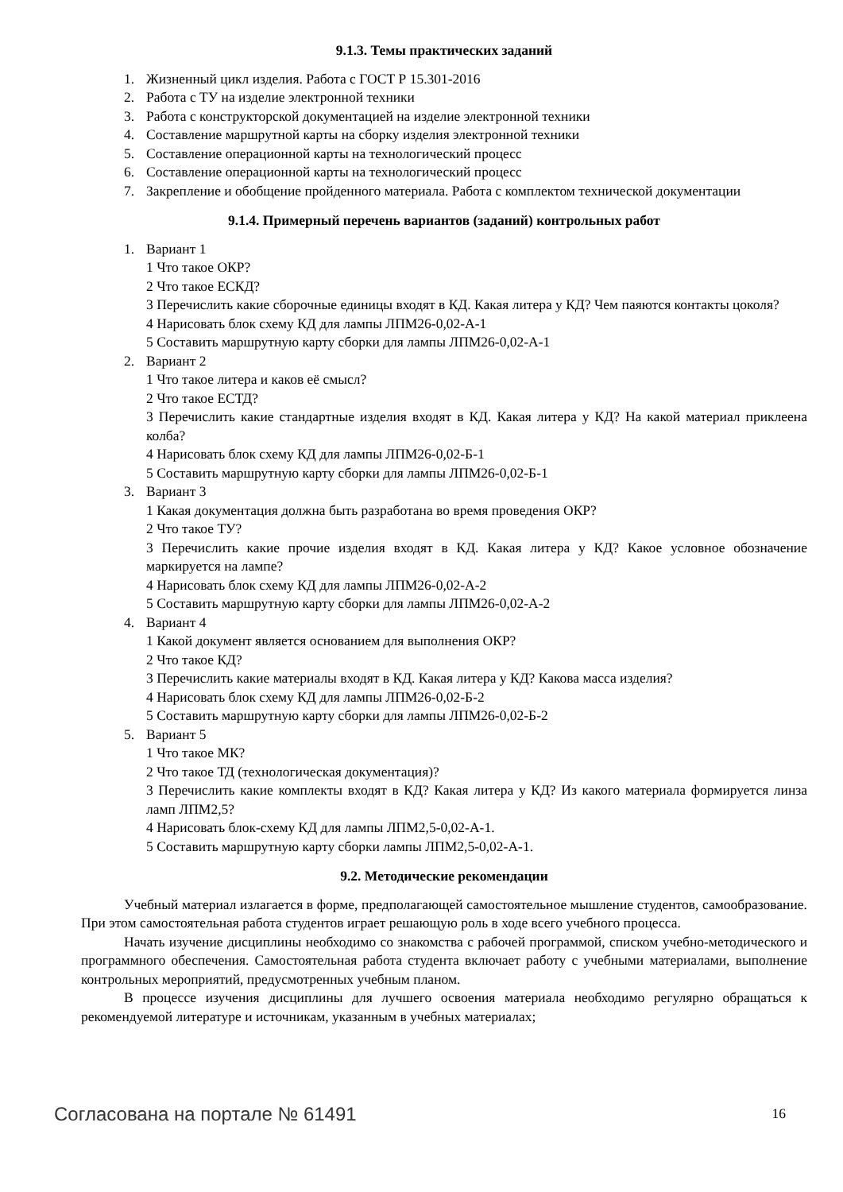9.1.3. Темы практических заданий
1. Жизненный цикл изделия. Работа с ГОСТ Р 15.301-2016
2. Работа с ТУ на изделие электронной техники
3. Работа с конструкторской документацией на изделие электронной техники
4. Составление маршрутной карты на сборку изделия электронной техники
5. Составление операционной карты на технологический процесс
6. Составление операционной карты на технологический процесс
7. Закрепление и обобщение пройденного материала. Работа с комплектом технической документации
9.1.4. Примерный перечень вариантов (заданий) контрольных работ
1. Вариант 1
1 Что такое ОКР?
2 Что такое ЕСКД?
3 Перечислить какие сборочные единицы входят в КД. Какая литера у КД? Чем паяются контакты цоколя?
4 Нарисовать блок схему КД для лампы ЛПМ26-0,02-А-1
5 Составить маршрутную карту сборки для лампы ЛПМ26-0,02-А-1
2. Вариант 2
1 Что такое литера и каков её смысл?
2 Что такое ЕСТД?
3 Перечислить какие стандартные изделия входят в КД. Какая литера у КД? На какой материал приклеена колба?
4 Нарисовать блок схему КД для лампы ЛПМ26-0,02-Б-1
5 Составить маршрутную карту сборки для лампы ЛПМ26-0,02-Б-1
3. Вариант 3
1 Какая документация должна быть разработана во время проведения ОКР?
2 Что такое ТУ?
3 Перечислить какие прочие изделия входят в КД. Какая литера у КД? Какое условное обозначение маркируется на лампе?
4 Нарисовать блок схему КД для лампы ЛПМ26-0,02-А-2
5 Составить маршрутную карту сборки для лампы ЛПМ26-0,02-А-2
4. Вариант 4
1 Какой документ является основанием для выполнения ОКР?
2 Что такое КД?
3 Перечислить какие материалы входят в КД. Какая литера у КД? Какова масса изделия?
4 Нарисовать блок схему КД для лампы ЛПМ26-0,02-Б-2
5 Составить маршрутную карту сборки для лампы ЛПМ26-0,02-Б-2
5. Вариант 5
1 Что такое МК?
2 Что такое ТД (технологическая документация)?
3 Перечислить какие комплекты входят в КД? Какая литера у КД? Из какого материала формируется линза ламп ЛПМ2,5?
4 Нарисовать блок-схему КД для лампы ЛПМ2,5-0,02-А-1.
5 Составить маршрутную карту сборки лампы ЛПМ2,5-0,02-А-1.
9.2. Методические рекомендации
Учебный материал излагается в форме, предполагающей самостоятельное мышление студентов, самообразование. При этом самостоятельная работа студентов играет решающую роль в ходе всего учебного процесса.
Начать изучение дисциплины необходимо со знакомства с рабочей программой, списком учебно-методического и программного обеспечения. Самостоятельная работа студента включает работу с учебными материалами, выполнение контрольных мероприятий, предусмотренных учебным планом.
В процессе изучения дисциплины для лучшего освоения материала необходимо регулярно обращаться к рекомендуемой литературе и источникам, указанным в учебных материалах;
Согласована на портале № 61491 16